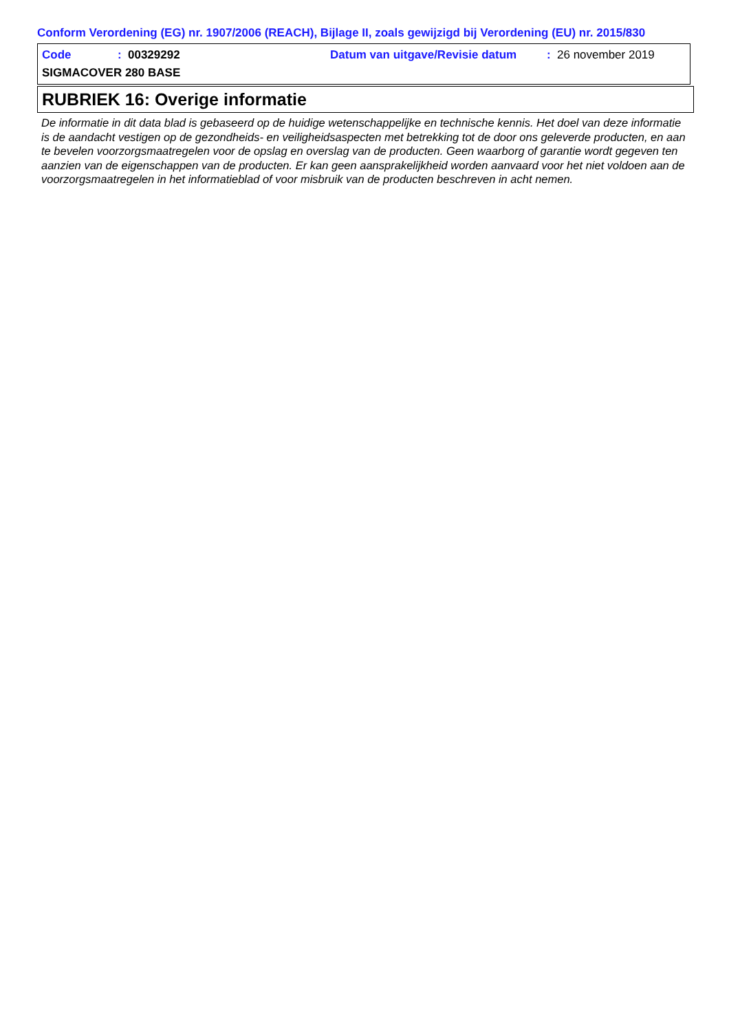Conform Verordening (EG) nr. 1907/2006 (REACH), Bijlage II, zoals gewijzigd bij Verordening (EU) nr. 2015/830
Code: 00329292 Datum van uitgave/Revisie datum: 26 november 2019
SIGMACOVER 280 BASE
RUBRIEK 16: Overige informatie
De informatie in dit data blad is gebaseerd op de huidige wetenschappelijke en technische kennis. Het doel van deze informatie is de aandacht vestigen op de gezondheids- en veiligheidsaspecten met betrekking tot de door ons geleverde producten, en aan te bevelen voorzorgsmaatregelen voor de opslag en overslag van de producten. Geen waarborg of garantie wordt gegeven ten aanzien van de eigenschappen van de producten. Er kan geen aansprakelijkheid worden aanvaard voor het niet voldoen aan de voorzorgsmaatregelen in het informatieblad of voor misbruik van de producten beschreven in acht nemen.